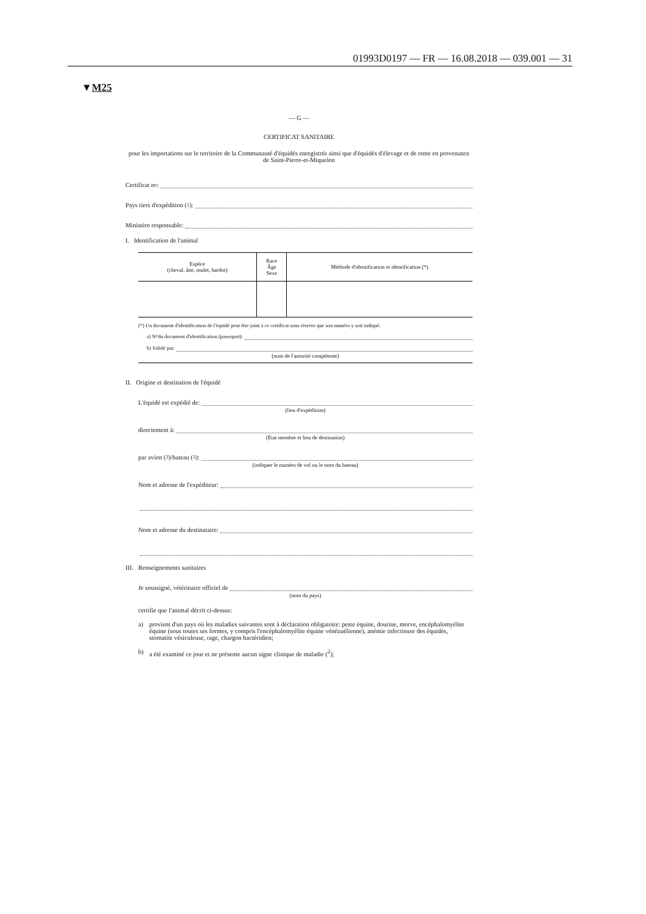01993D0197 — FR — 16.08.2018 — 039.001 — 31
▼M25
— G —
CERTIFICAT SANITAIRE
pour les importations sur le territoire de la Communauté d'équidés enregistrés ainsi que d'équidés d'élevage et de rente en provenance de Saint-Pierre-et-Miquelon
Certificat n<sup>o</sup>:
Pays tiers d'expédition (<sup>1</sup>):
Ministère responsable:
I. Identification de l'animal
| Espèce (cheval, âne, mulet, bardot) | Race Âge Sexe | Méthode d'identification et identification (*) |
| --- | --- | --- |
(*) Un document d'identification de l'équidé peut être joint à ce certificat sous réserve que son numéro y soit indiqué.
a) N<sup>o</sup> du document d'identification (passeport):
b) Validé par:
(nom de l'autorité compétente)
II. Origine et destination de l'équidé
L'équidé est expédié de:
(lieu d'expédition)
directement à:
(État membre et lieu de destination)
par avion (<sup>3</sup>)/bateau (<sup>3</sup>):
(indiquer le numéro de vol ou le nom du bateau)
Nom et adresse de l'expéditeur:
Nom et adresse du destinataire:
III. Renseignements sanitaires
Je soussigné, vétérinaire officiel de
(nom du pays)
certifie que l'animal décrit ci-dessus:
a) provient d'un pays où les maladies suivantes sont à déclaration obligatoire: peste équine, dourine, morve, encéphalomyélite équine (sous toutes ses formes, y compris l'encéphalomyélite équine vénézuélienne), anémie infectieuse des équidés, stomatite vésiculeuse, rage, chargon bactéridien;
b) a été examiné ce jour et ne présente aucun signe clinique de maladie (<sup>2</sup>);